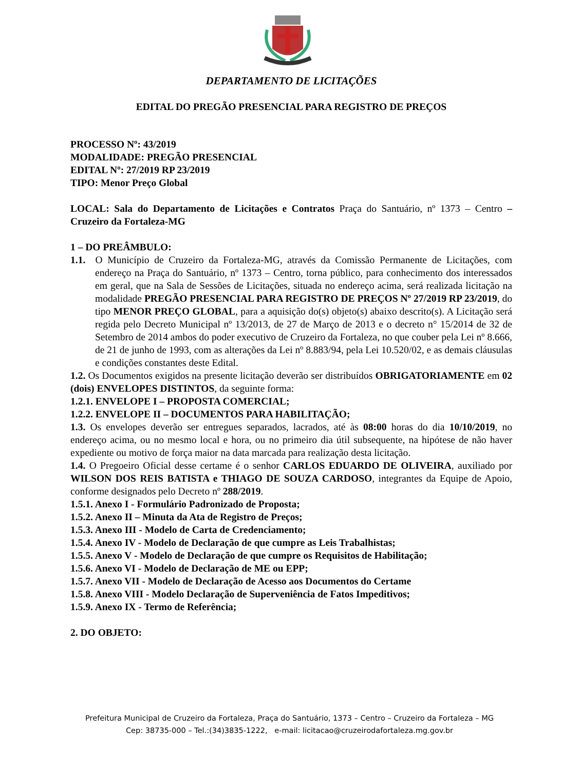DEPARTAMENTO DE LICITAÇÕES
EDITAL DO PREGÃO PRESENCIAL PARA REGISTRO DE PREÇOS
PROCESSO Nº: 43/2019
MODALIDADE: PREGÃO PRESENCIAL
EDITAL Nº: 27/2019 RP 23/2019
TIPO: Menor Preço Global
LOCAL: Sala do Departamento de Licitações e Contratos Praça do Santuário, nº 1373 – Centro – Cruzeiro da Fortaleza-MG
1 – DO PREÂMBULO:
1.1. O Município de Cruzeiro da Fortaleza-MG, através da Comissão Permanente de Licitações, com endereço na Praça do Santuário, nº 1373 – Centro, torna público, para conhecimento dos interessados em geral, que na Sala de Sessões de Licitações, situada no endereço acima, será realizada licitação na modalidade PREGÃO PRESENCIAL PARA REGISTRO DE PREÇOS Nº 27/2019 RP 23/2019, do tipo MENOR PREÇO GLOBAL, para a aquisição do(s) objeto(s) abaixo descrito(s). A Licitação será regida pelo Decreto Municipal nº 13/2013, de 27 de Março de 2013 e o decreto n° 15/2014 de 32 de Setembro de 2014 ambos do poder executivo de Cruzeiro da Fortaleza, no que couber pela Lei nº 8.666, de 21 de junho de 1993, com as alterações da Lei nº 8.883/94, pela Lei 10.520/02, e as demais cláusulas e condições constantes deste Edital.
1.2. Os Documentos exigidos na presente licitação deverão ser distribuídos OBRIGATORIAMENTE em 02 (dois) ENVELOPES DISTINTOS, da seguinte forma:
1.2.1. ENVELOPE I – PROPOSTA COMERCIAL;
1.2.2. ENVELOPE II – DOCUMENTOS PARA HABILITAÇÃO;
1.3. Os envelopes deverão ser entregues separados, lacrados, até às 08:00 horas do dia 10/10/2019, no endereço acima, ou no mesmo local e hora, ou no primeiro dia útil subsequente, na hipótese de não haver expediente ou motivo de força maior na data marcada para realização desta licitação.
1.4. O Pregoeiro Oficial desse certame é o senhor CARLOS EDUARDO DE OLIVEIRA, auxiliado por WILSON DOS REIS BATISTA e THIAGO DE SOUZA CARDOSO, integrantes da Equipe de Apoio, conforme designados pelo Decreto nº 288/2019.
1.5.1. Anexo I - Formulário Padronizado de Proposta;
1.5.2. Anexo II – Minuta da Ata de Registro de Preços;
1.5.3. Anexo III - Modelo de Carta de Credenciamento;
1.5.4. Anexo IV - Modelo de Declaração de que cumpre as Leis Trabalhistas;
1.5.5. Anexo V - Modelo de Declaração de que cumpre os Requisitos de Habilitação;
1.5.6. Anexo VI - Modelo de Declaração de ME ou EPP;
1.5.7. Anexo VII - Modelo de Declaração de Acesso aos Documentos do Certame
1.5.8. Anexo VIII - Modelo Declaração de Superveniência de Fatos Impeditivos;
1.5.9. Anexo IX - Termo de Referência;
2. DO OBJETO:
Prefeitura Municipal de Cruzeiro da Fortaleza, Praça do Santuário, 1373 – Centro – Cruzeiro da Fortaleza – MG
Cep: 38735-000 – Tel.:(34)3835-1222, e-mail: licitacao@cruzeirodafortaleza.mg.gov.br